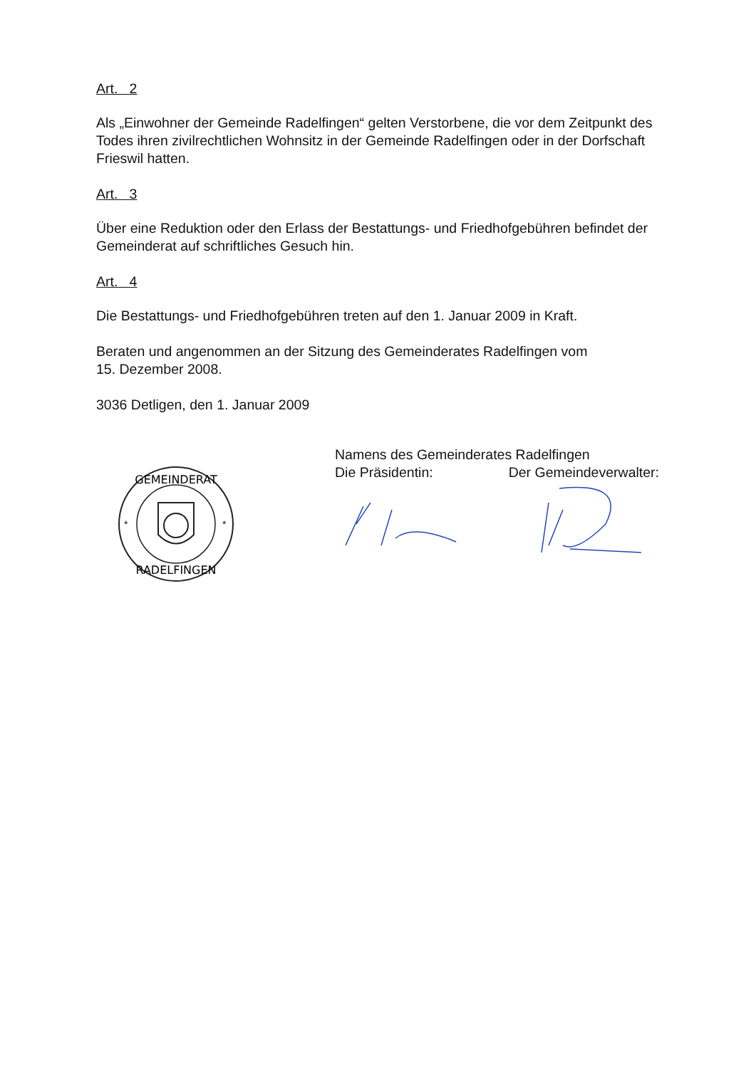Art. 2
Als „Einwohner der Gemeinde Radelfingen“ gelten Verstorbene, die vor dem Zeitpunkt des Todes ihren zivilrechtlichen Wohnsitz in der Gemeinde Radelfingen oder in der Dorfschaft Frieswil hatten.
Art. 3
Über eine Reduktion oder den Erlass der Bestattungs- und Friedhofgebühren befindet der Gemeinderat auf schriftliches Gesuch hin.
Art. 4
Die Bestattungs- und Friedhofgebühren treten auf den 1. Januar 2009 in Kraft.
Beraten und angenommen an der Sitzung des Gemeinderates Radelfingen vom
15. Dezember 2008.
3036 Detligen, den 1. Januar 2009
GEMEINDERAT
RADELFINGEN
*
*
Namens des Gemeinderates Radelfingen
Die Präsidentin: Der Gemeindeverwalter: